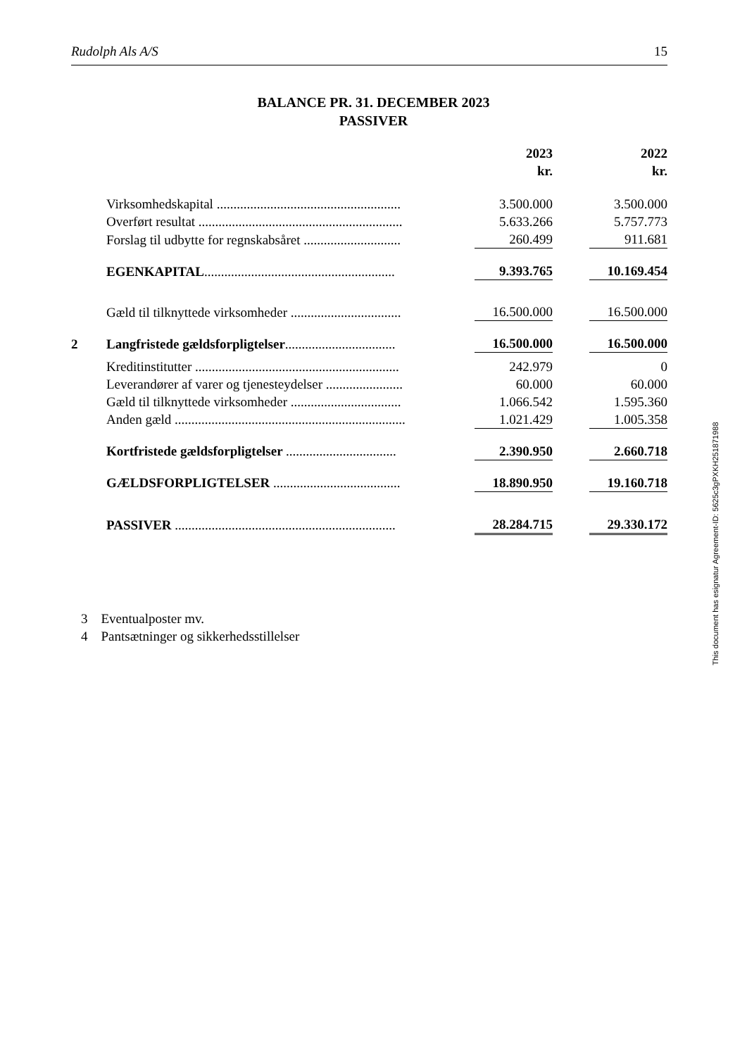Rudolph Als A/S 15
BALANCE PR. 31. DECEMBER 2023
PASSIVER
| | | 2023 kr. | | 2022 kr. |
| | Virksomhedskapital ....................................................... | 3.500.000 | | 3.500.000 |
| | Overført resultat ............................................................. | 5.633.266 | | 5.757.773 |
| | Forslag til udbytte for regnskabsåret ............................. | 260.499 | | 911.681 |
| | EGENKAPITAL ......................................................... | 9.393.765 | | 10.169.454 |
| | Gæld til tilknyttede virksomheder ................................. | 16.500.000 | | 16.500.000 |
| 2 | Langfristede gældsforpligtelser ................................. | 16.500.000 | | 16.500.000 |
| | Kreditinstitutter ............................................................. | 242.979 | | 0 |
| | Leverandører af varer og tjenesteydelser ....................... | 60.000 | | 60.000 |
| | Gæld til tilknyttede virksomheder ................................. | 1.066.542 | | 1.595.360 |
| | Anden gæld ..................................................................... | 1.021.429 | | 1.005.358 |
| | Kortfristede gældsforpligtelser ................................. | 2.390.950 | | 2.660.718 |
| | GÆLDSFORPLIGTELSER ...................................... | 18.890.950 | | 19.160.718 |
| | PASSIVER .................................................................. | 28.284.715 | | 29.330.172 |
3 Eventualposter mv.
4 Pantsætninger og sikkerhedsstillelser
This document has esignatur Agreement-ID: 5625c3gPXKH251871988